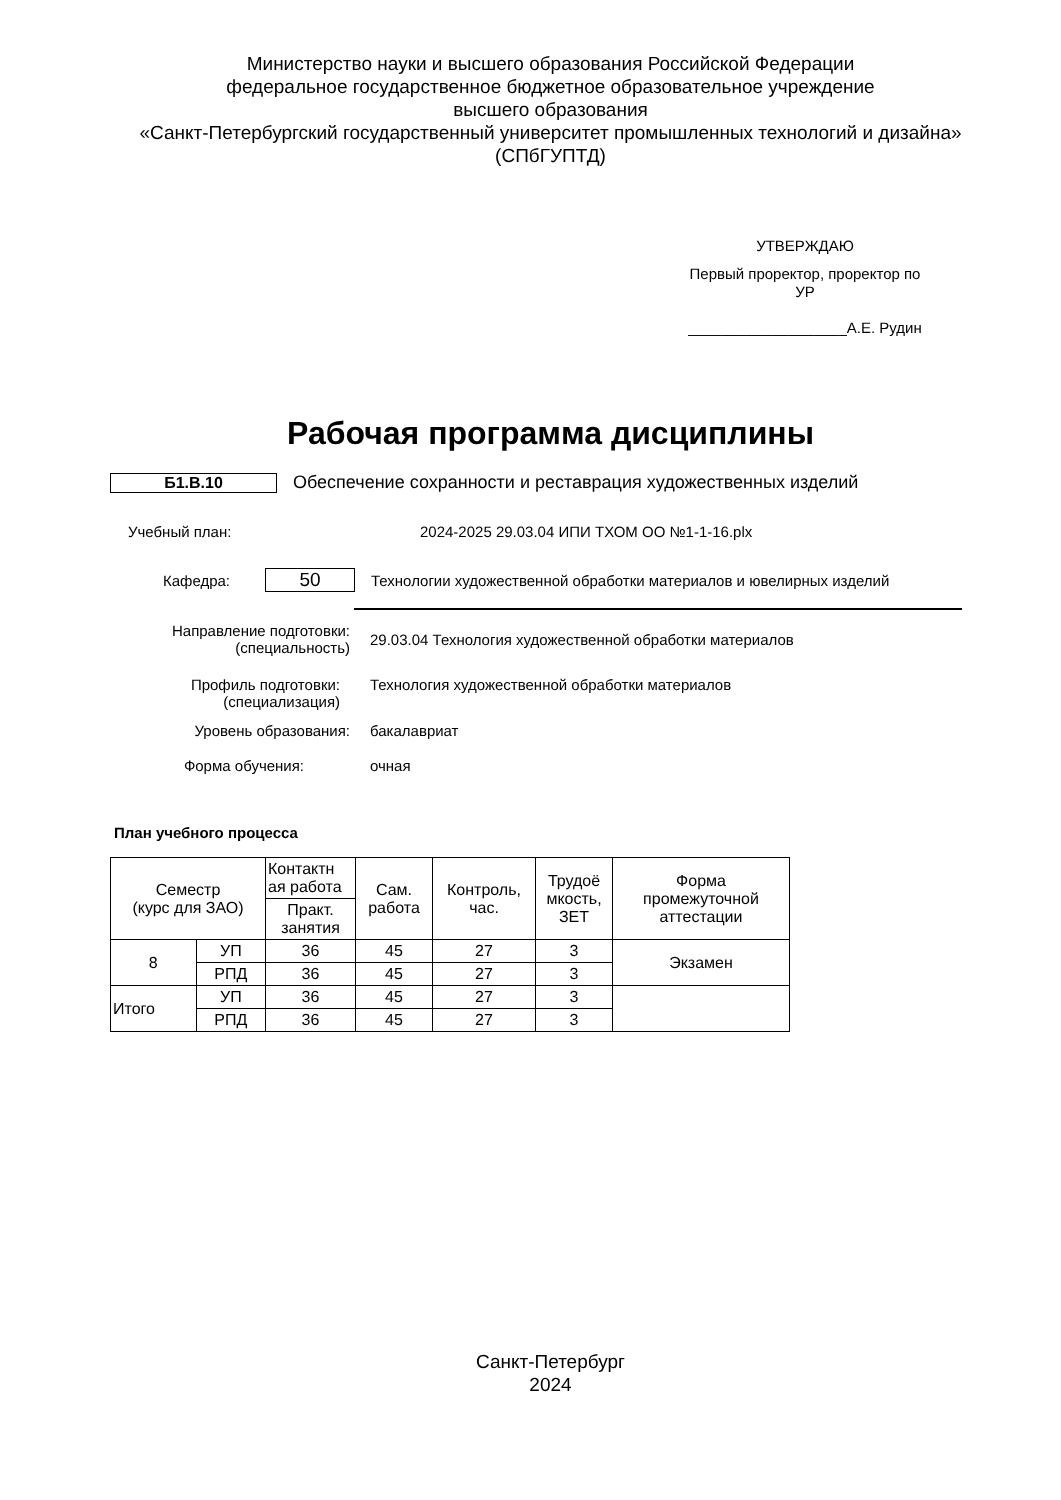Министерство науки и высшего образования Российской Федерации
федеральное государственное бюджетное образовательное учреждение
высшего образования
«Санкт-Петербургский государственный университет промышленных технологий и дизайна»
(СПбГУПТД)
УТВЕРЖДАЮ
Первый проректор, проректор по
УР
___________________А.Е. Рудин
Рабочая программа дисциплины
Б1.В.10
Обеспечение сохранности и реставрация художественных изделий
Учебный план:
2024-2025 29.03.04 ИПИ ТХОМ ОО №1-1-16.plx
Кафедра:
50
Технологии художественной обработки материалов и ювелирных изделий
Направление подготовки:
(специальность)
29.03.04 Технология художественной обработки материалов
Профиль подготовки:
(специализация)
Технология художественной обработки материалов
Уровень образования: бакалавриат
Форма обучения: очная
План учебного процесса
| Семестр (курс для ЗАО) | | Контактн ая работа | Сам. работа | Контроль, час. | Трудоё мкость, ЗЕТ | Форма промежуточной аттестации |
| | | Практ. занятия | | | | |
| 8 | УП | 36 | 45 | 27 | 3 | Экзамен |
| | РПД | 36 | 45 | 27 | 3 | |
| Итого | УП | 36 | 45 | 27 | 3 | |
| | РПД | 36 | 45 | 27 | 3 | |
Санкт-Петербург
2024